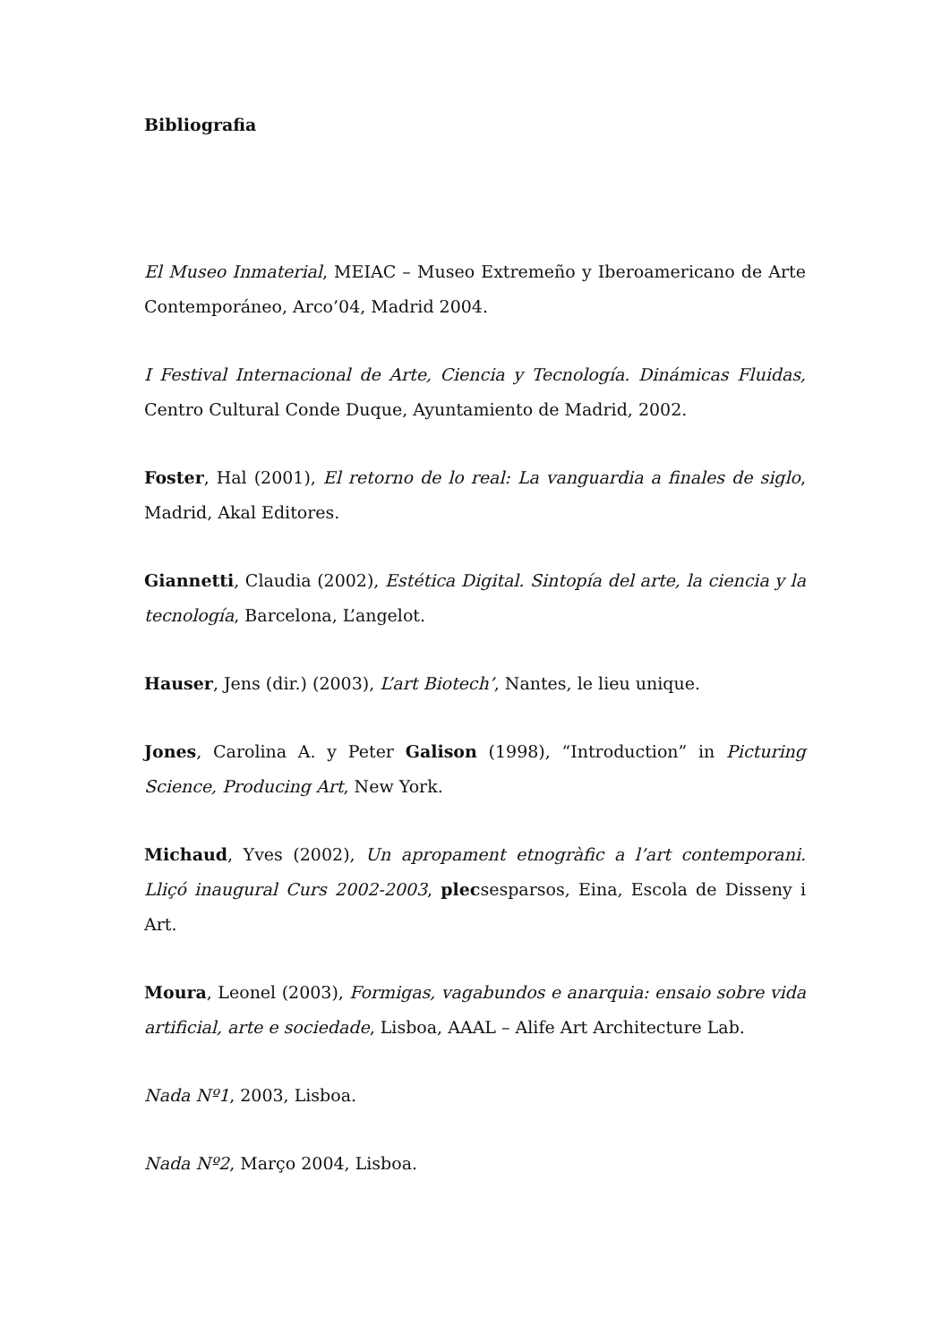Bibliografia
El Museo Inmaterial, MEIAC – Museo Extremeño y Iberoamericano de Arte Contemporáneo, Arco’04, Madrid 2004.
I Festival Internacional de Arte, Ciencia y Tecnología. Dinámicas Fluidas, Centro Cultural Conde Duque, Ayuntamiento de Madrid, 2002.
Foster, Hal (2001), El retorno de lo real: La vanguardia a finales de siglo, Madrid, Akal Editores.
Giannetti, Claudia (2002), Estética Digital. Sintopía del arte, la ciencia y la tecnología, Barcelona, L’angelot.
Hauser, Jens (dir.) (2003), L’art Biotech’, Nantes, le lieu unique.
Jones, Carolina A. y Peter Galison (1998), “Introduction” in Picturing Science, Producing Art, New York.
Michaud, Yves (2002), Un apropament etnogràfic a l’art contemporani. Lliçó inaugural Curs 2002-2003, plecsesparsos, Eina, Escola de Disseny i Art.
Moura, Leonel (2003), Formigas, vagabundos e anarquia: ensaio sobre vida artificial, arte e sociedade, Lisboa, AAAL – Alife Art Architecture Lab.
Nada Nº1, 2003, Lisboa.
Nada Nº2, Março 2004, Lisboa.